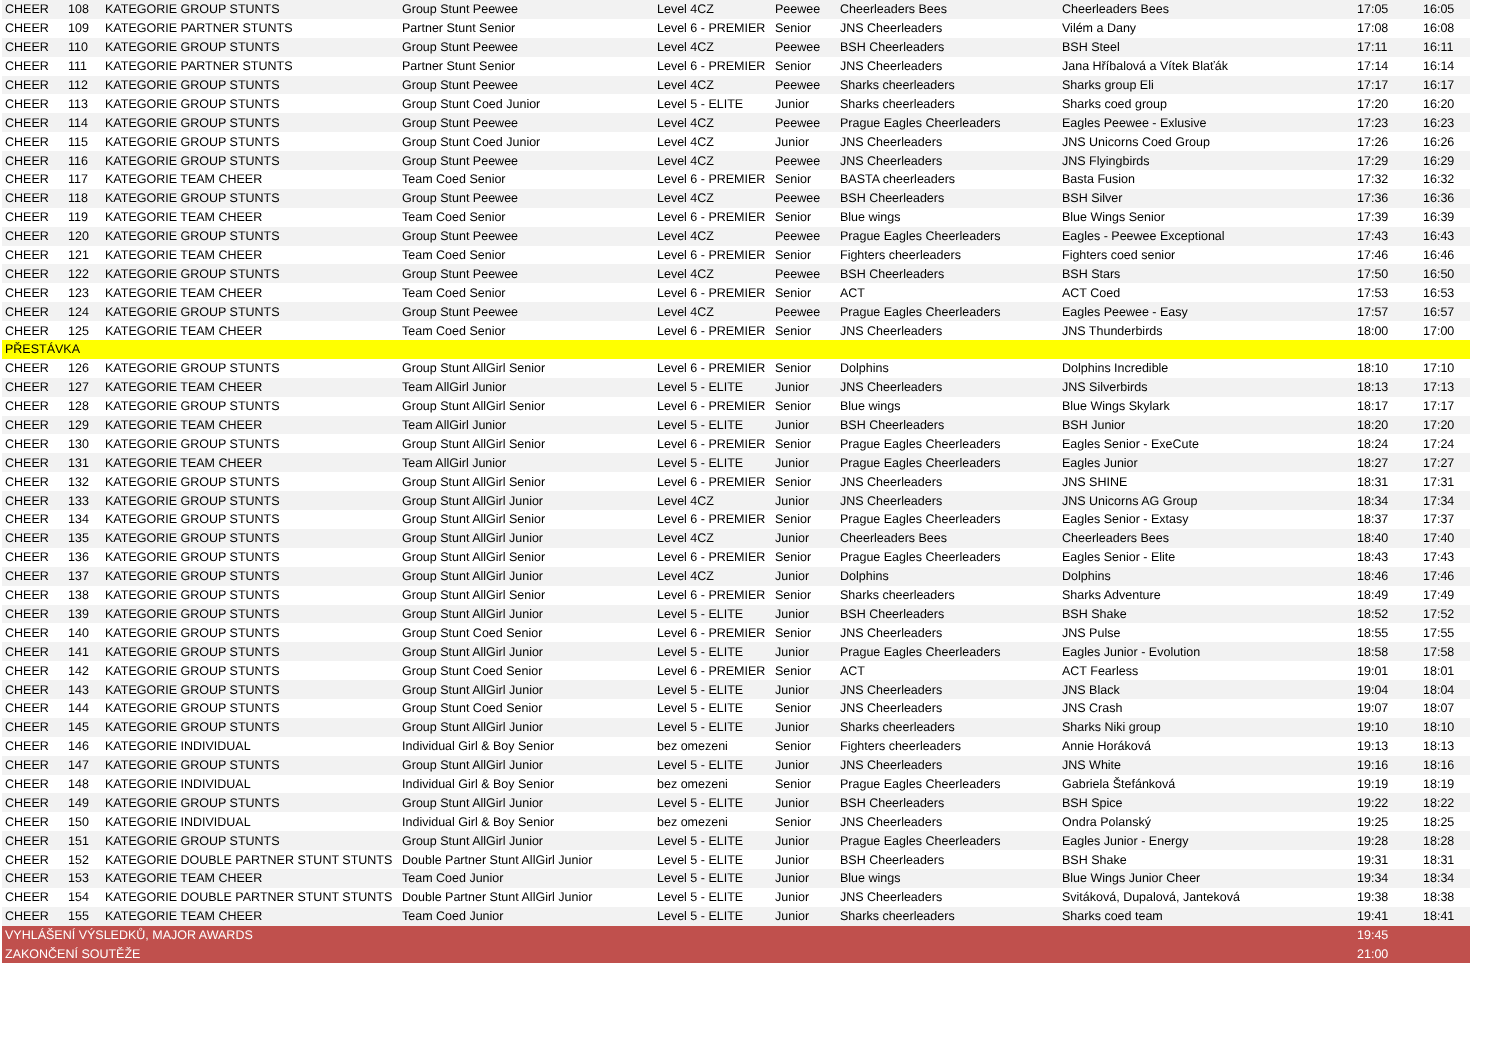| CHEER | 108 | KATEGORIE GROUP STUNTS | Group Stunt Peewee | Level 4CZ | Peewee | Cheerleaders Bees | Cheerleaders Bees | 17:05 | 16:05 |
| CHEER | 109 | KATEGORIE PARTNER STUNTS | Partner Stunt Senior | Level 6 - PREMIER | Senior | JNS Cheerleaders | Vilém a Dany | 17:08 | 16:08 |
| CHEER | 110 | KATEGORIE GROUP STUNTS | Group Stunt Peewee | Level 4CZ | Peewee | BSH Cheerleaders | BSH Steel | 17:11 | 16:11 |
| CHEER | 111 | KATEGORIE PARTNER STUNTS | Partner Stunt Senior | Level 6 - PREMIER | Senior | JNS Cheerleaders | Jana Hříbalová a Vítek Blaťák | 17:14 | 16:14 |
| CHEER | 112 | KATEGORIE GROUP STUNTS | Group Stunt Peewee | Level 4CZ | Peewee | Sharks cheerleaders | Sharks group Eli | 17:17 | 16:17 |
| CHEER | 113 | KATEGORIE GROUP STUNTS | Group Stunt Coed Junior | Level 5 - ELITE | Junior | Sharks cheerleaders | Sharks coed group | 17:20 | 16:20 |
| CHEER | 114 | KATEGORIE GROUP STUNTS | Group Stunt Peewee | Level 4CZ | Peewee | Prague Eagles Cheerleaders | Eagles Peewee - Exlusive | 17:23 | 16:23 |
| CHEER | 115 | KATEGORIE GROUP STUNTS | Group Stunt Coed Junior | Level 4CZ | Junior | JNS Cheerleaders | JNS Unicorns Coed Group | 17:26 | 16:26 |
| CHEER | 116 | KATEGORIE GROUP STUNTS | Group Stunt Peewee | Level 4CZ | Peewee | JNS Cheerleaders | JNS Flyingbirds | 17:29 | 16:29 |
| CHEER | 117 | KATEGORIE TEAM CHEER | Team Coed Senior | Level 6 - PREMIER | Senior | BASTA cheerleaders | Basta Fusion | 17:32 | 16:32 |
| CHEER | 118 | KATEGORIE GROUP STUNTS | Group Stunt Peewee | Level 4CZ | Peewee | BSH Cheerleaders | BSH Silver | 17:36 | 16:36 |
| CHEER | 119 | KATEGORIE TEAM CHEER | Team Coed Senior | Level 6 - PREMIER | Senior | Blue wings | Blue Wings Senior | 17:39 | 16:39 |
| CHEER | 120 | KATEGORIE GROUP STUNTS | Group Stunt Peewee | Level 4CZ | Peewee | Prague Eagles Cheerleaders | Eagles - Peewee Exceptional | 17:43 | 16:43 |
| CHEER | 121 | KATEGORIE TEAM CHEER | Team Coed Senior | Level 6 - PREMIER | Senior | Fighters cheerleaders | Fighters coed senior | 17:46 | 16:46 |
| CHEER | 122 | KATEGORIE GROUP STUNTS | Group Stunt Peewee | Level 4CZ | Peewee | BSH Cheerleaders | BSH Stars | 17:50 | 16:50 |
| CHEER | 123 | KATEGORIE TEAM CHEER | Team Coed Senior | Level 6 - PREMIER | Senior | ACT | ACT Coed | 17:53 | 16:53 |
| CHEER | 124 | KATEGORIE GROUP STUNTS | Group Stunt Peewee | Level 4CZ | Peewee | Prague Eagles Cheerleaders | Eagles Peewee - Easy | 17:57 | 16:57 |
| CHEER | 125 | KATEGORIE TEAM CHEER | Team Coed Senior | Level 6 - PREMIER | Senior | JNS Cheerleaders | JNS Thunderbirds | 18:00 | 17:00 |
| PŘESTÁVKA | | | | | | | | | |
| CHEER | 126 | KATEGORIE GROUP STUNTS | Group Stunt AllGirl Senior | Level 6 - PREMIER | Senior | Dolphins | Dolphins Incredible | 18:10 | 17:10 |
| CHEER | 127 | KATEGORIE TEAM CHEER | Team AllGirl Junior | Level 5 - ELITE | Junior | JNS Cheerleaders | JNS Silverbirds | 18:13 | 17:13 |
| CHEER | 128 | KATEGORIE GROUP STUNTS | Group Stunt AllGirl Senior | Level 6 - PREMIER | Senior | Blue wings | Blue Wings Skylark | 18:17 | 17:17 |
| CHEER | 129 | KATEGORIE TEAM CHEER | Team AllGirl Junior | Level 5 - ELITE | Junior | BSH Cheerleaders | BSH Junior | 18:20 | 17:20 |
| CHEER | 130 | KATEGORIE GROUP STUNTS | Group Stunt AllGirl Senior | Level 6 - PREMIER | Senior | Prague Eagles Cheerleaders | Eagles Senior - ExeCute | 18:24 | 17:24 |
| CHEER | 131 | KATEGORIE TEAM CHEER | Team AllGirl Junior | Level 5 - ELITE | Junior | Prague Eagles Cheerleaders | Eagles Junior | 18:27 | 17:27 |
| CHEER | 132 | KATEGORIE GROUP STUNTS | Group Stunt AllGirl Senior | Level 6 - PREMIER | Senior | JNS Cheerleaders | JNS SHINE | 18:31 | 17:31 |
| CHEER | 133 | KATEGORIE GROUP STUNTS | Group Stunt AllGirl Junior | Level 4CZ | Junior | JNS Cheerleaders | JNS Unicorns AG Group | 18:34 | 17:34 |
| CHEER | 134 | KATEGORIE GROUP STUNTS | Group Stunt AllGirl Senior | Level 6 - PREMIER | Senior | Prague Eagles Cheerleaders | Eagles Senior - Extasy | 18:37 | 17:37 |
| CHEER | 135 | KATEGORIE GROUP STUNTS | Group Stunt AllGirl Junior | Level 4CZ | Junior | Cheerleaders Bees | Cheerleaders Bees | 18:40 | 17:40 |
| CHEER | 136 | KATEGORIE GROUP STUNTS | Group Stunt AllGirl Senior | Level 6 - PREMIER | Senior | Prague Eagles Cheerleaders | Eagles Senior - Elite | 18:43 | 17:43 |
| CHEER | 137 | KATEGORIE GROUP STUNTS | Group Stunt AllGirl Junior | Level 4CZ | Junior | Dolphins | Dolphins | 18:46 | 17:46 |
| CHEER | 138 | KATEGORIE GROUP STUNTS | Group Stunt AllGirl Senior | Level 6 - PREMIER | Senior | Sharks cheerleaders | Sharks Adventure | 18:49 | 17:49 |
| CHEER | 139 | KATEGORIE GROUP STUNTS | Group Stunt AllGirl Junior | Level 5 - ELITE | Junior | BSH Cheerleaders | BSH Shake | 18:52 | 17:52 |
| CHEER | 140 | KATEGORIE GROUP STUNTS | Group Stunt Coed Senior | Level 6 - PREMIER | Senior | JNS Cheerleaders | JNS Pulse | 18:55 | 17:55 |
| CHEER | 141 | KATEGORIE GROUP STUNTS | Group Stunt AllGirl Junior | Level 5 - ELITE | Junior | Prague Eagles Cheerleaders | Eagles Junior - Evolution | 18:58 | 17:58 |
| CHEER | 142 | KATEGORIE GROUP STUNTS | Group Stunt Coed Senior | Level 6 - PREMIER | Senior | ACT | ACT Fearless | 19:01 | 18:01 |
| CHEER | 143 | KATEGORIE GROUP STUNTS | Group Stunt AllGirl Junior | Level 5 - ELITE | Junior | JNS Cheerleaders | JNS Black | 19:04 | 18:04 |
| CHEER | 144 | KATEGORIE GROUP STUNTS | Group Stunt Coed Senior | Level 5 - ELITE | Senior | JNS Cheerleaders | JNS Crash | 19:07 | 18:07 |
| CHEER | 145 | KATEGORIE GROUP STUNTS | Group Stunt AllGirl Junior | Level 5 - ELITE | Junior | Sharks cheerleaders | Sharks Niki group | 19:10 | 18:10 |
| CHEER | 146 | KATEGORIE INDIVIDUAL | Individual Girl & Boy Senior | bez omezeni | Senior | Fighters cheerleaders | Annie Horáková | 19:13 | 18:13 |
| CHEER | 147 | KATEGORIE GROUP STUNTS | Group Stunt AllGirl Junior | Level 5 - ELITE | Junior | JNS Cheerleaders | JNS White | 19:16 | 18:16 |
| CHEER | 148 | KATEGORIE INDIVIDUAL | Individual Girl & Boy Senior | bez omezeni | Senior | Prague Eagles Cheerleaders | Gabriela Štefánková | 19:19 | 18:19 |
| CHEER | 149 | KATEGORIE GROUP STUNTS | Group Stunt AllGirl Junior | Level 5 - ELITE | Junior | BSH Cheerleaders | BSH Spice | 19:22 | 18:22 |
| CHEER | 150 | KATEGORIE INDIVIDUAL | Individual Girl & Boy Senior | bez omezeni | Senior | JNS Cheerleaders | Ondra Polanský | 19:25 | 18:25 |
| CHEER | 151 | KATEGORIE GROUP STUNTS | Group Stunt AllGirl Junior | Level 5 - ELITE | Junior | Prague Eagles Cheerleaders | Eagles Junior - Energy | 19:28 | 18:28 |
| CHEER | 152 | KATEGORIE DOUBLE PARTNER STUNT STUNTS | Double Partner Stunt AllGirl Junior | Level 5 - ELITE | Junior | BSH Cheerleaders | BSH Shake | 19:31 | 18:31 |
| CHEER | 153 | KATEGORIE TEAM CHEER | Team Coed Junior | Level 5 - ELITE | Junior | Blue wings | Blue Wings Junior Cheer | 19:34 | 18:34 |
| CHEER | 154 | KATEGORIE DOUBLE PARTNER STUNT STUNTS | Double Partner Stunt AllGirl Junior | Level 5 - ELITE | Junior | JNS Cheerleaders | Svitáková, Dupalová, Janteková | 19:38 | 18:38 |
| CHEER | 155 | KATEGORIE TEAM CHEER | Team Coed Junior | Level 5 - ELITE | Junior | Sharks cheerleaders | Sharks coed team | 19:41 | 18:41 |
| VYHLÁŠENÍ VÝSLEDKŮ, MAJOR AWARDS | | | | | | | | 19:45 | |
| ZAKONČENÍ SOUTĚŽE | | | | | | | | 21:00 | |